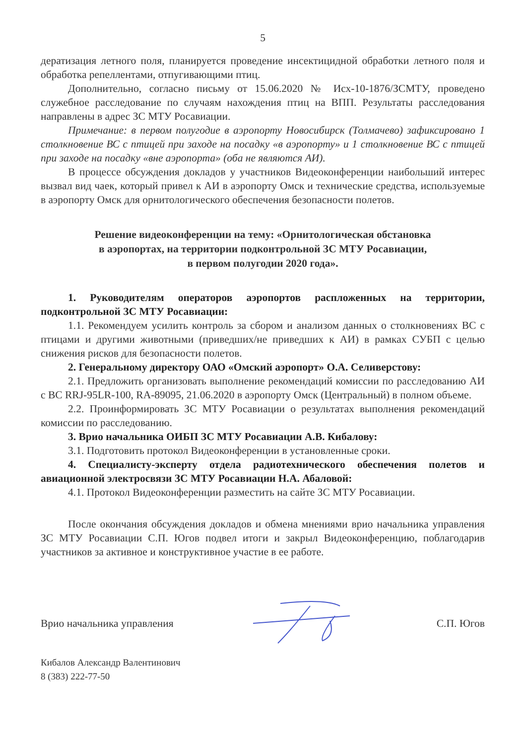5
дератизация летного поля, планируется проведение инсектицидной обработки летного поля и обработка репеллентами, отпугивающими птиц.
Дополнительно, согласно письму от 15.06.2020 № Исх-10-1876/ЗСМТУ, проведено служебное расследование по случаям нахождения птиц на ВПП. Результаты расследования направлены в адрес ЗС МТУ Росавиации.
Примечание: в первом полугодие в аэропорту Новосибирск (Толмачево) зафиксировано 1 столкновение ВС с птицей при заходе на посадку «в аэропорту» и 1 столкновение ВС с птицей при заходе на посадку «вне аэропорта» (оба не являются АИ).
В процессе обсуждения докладов у участников Видеоконференции наибольший интерес вызвал вид чаек, который привел к АИ в аэропорту Омск и технические средства, используемые в аэропорту Омск для орнитологического обеспечения безопасности полетов.
Решение видеоконференции на тему: «Орнитологическая обстановка
в аэропортах, на территории подконтрольной ЗС МТУ Росавиации,
в первом полугодии 2020 года».
1. Руководителям операторов аэропортов распложенных на территории, подконтрольной ЗС МТУ Росавиации:
1.1. Рекомендуем усилить контроль за сбором и анализом данных о столкновениях ВС с птицами и другими животными (приведших/не приведших к АИ) в рамках СУБП с целью снижения рисков для безопасности полетов.
2. Генеральному директору ОАО «Омский аэропорт» О.А. Селиверстову:
2.1. Предложить организовать выполнение рекомендаций комиссии по расследованию АИ с ВС RRJ-95LR-100, RA-89095, 21.06.2020 в аэропорту Омск (Центральный) в полном объеме.
2.2. Проинформировать ЗС МТУ Росавиации о результатах выполнения рекомендаций комиссии по расследованию.
3. Врио начальника ОИБП ЗС МТУ Росавиации А.В. Кибалову:
3.1. Подготовить протокол Видеоконференции в установленные сроки.
4. Специалисту-эксперту отдела радиотехнического обеспечения полетов и авиационной электросвязи ЗС МТУ Росавиации Н.А. Абаловой:
4.1. Протокол Видеоконференции разместить на сайте ЗС МТУ Росавиации.
После окончания обсуждения докладов и обмена мнениями врио начальника управления ЗС МТУ Росавиации С.П. Югов подвел итоги и закрыл Видеоконференцию, поблагодарив участников за активное и конструктивное участие в ее работе.
Врио начальника управления С.П. Югов
Кибалов Александр Валентинович
8 (383) 222-77-50